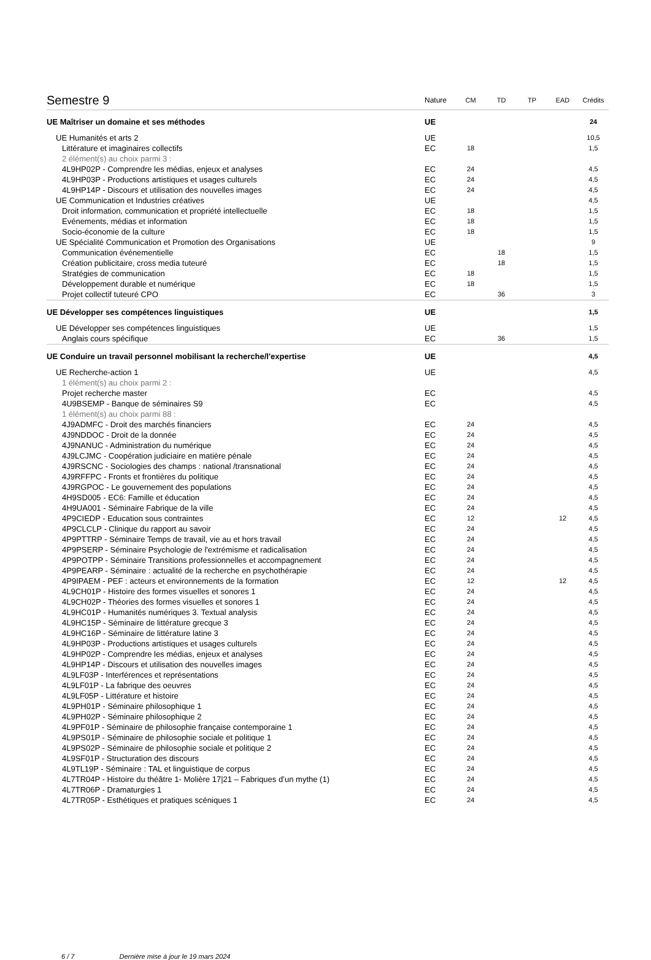| Semestre 9 | Nature | CM | TD | TP | EAD | Crédits |
| --- | --- | --- | --- | --- | --- | --- |
| UE Maîtriser un domaine et ses méthodes | UE | | | | | 24 |
| UE Humanités et arts 2 | UE | | | | | 10,5 |
| Littérature et imaginaires collectifs | EC | 18 | | | | 1,5 |
| 2 élément(s) au choix parmi 3 : | | | | | | |
| 4L9HP02P - Comprendre les médias, enjeux et analyses | EC | 24 | | | | 4,5 |
| 4L9HP03P - Productions artistiques et usages culturels | EC | 24 | | | | 4,5 |
| 4L9HP14P - Discours et utilisation des nouvelles images | EC | 24 | | | | 4,5 |
| UE Communication et Industries créatives | UE | | | | | 4,5 |
| Droit information, communication et propriété intellectuelle | EC | 18 | | | | 1,5 |
| Evénements, médias et information | EC | 18 | | | | 1,5 |
| Socio-économie de la culture | EC | 18 | | | | 1,5 |
| UE Spécialité Communication et Promotion des Organisations | UE | | | | | 9 |
| Communication événementielle | EC | | 18 | | | 1,5 |
| Création publicitaire, cross media tuteuré | EC | | 18 | | | 1,5 |
| Stratégies de communication | EC | 18 | | | | 1,5 |
| Développement durable et numérique | EC | 18 | | | | 1,5 |
| Projet collectif tuteuré CPO | EC | | 36 | | | 3 |
| UE Développer ses compétences linguistiques | UE | | | | | 1,5 |
| UE Développer ses compétences linguistiques | UE | | | | | 1,5 |
| Anglais cours spécifique | EC | | 36 | | | 1,5 |
| UE Conduire un travail personnel mobilisant la recherche/l'expertise | UE | | | | | 4,5 |
| UE Recherche-action 1 | UE | | | | | 4,5 |
| 1 élément(s) au choix parmi 2 : | | | | | | |
| Projet recherche master | EC | | | | | 4,5 |
| 4U9BSEMP - Banque de séminaires S9 | EC | | | | | 4,5 |
| 1 élément(s) au choix parmi 88 : | | | | | | |
| 4J9ADMFC - Droit des marchés financiers | EC | 24 | | | | 4,5 |
| 4J9NDDOC - Droit de la donnée | EC | 24 | | | | 4,5 |
| 4J9NANUC - Administration du numérique | EC | 24 | | | | 4,5 |
| 4J9LCJMC - Coopération judiciaire en matière pénale | EC | 24 | | | | 4,5 |
| 4J9RSCNC - Sociologies des champs : national /transnational | EC | 24 | | | | 4,5 |
| 4J9RFFPC - Fronts et frontières du politique | EC | 24 | | | | 4,5 |
| 4J9RGPOC - Le gouvernement des populations | EC | 24 | | | | 4,5 |
| 4H9SD005 - EC6: Famille et éducation | EC | 24 | | | | 4,5 |
| 4H9UA001 - Séminaire Fabrique de la ville | EC | 24 | | | | 4,5 |
| 4P9CIEDP - Education sous contraintes | EC | 12 | | | 12 | 4,5 |
| 4P9CLCLP - Clinique du rapport au savoir | EC | 24 | | | | 4,5 |
| 4P9PTTRP - Séminaire Temps de travail, vie au et hors travail | EC | 24 | | | | 4,5 |
| 4P9PSERP - Séminaire Psychologie de l'extrémisme et radicalisation | EC | 24 | | | | 4,5 |
| 4P9POTPP - Séminaire Transitions professionnelles et accompagnement | EC | 24 | | | | 4,5 |
| 4P9PEARP - Séminaire : actualité de la recherche en psychothérapie | EC | 24 | | | | 4,5 |
| 4P9IPAEM - PEF : acteurs et environnements de la formation | EC | 12 | | | 12 | 4,5 |
| 4L9CH01P - Histoire des formes visuelles et sonores 1 | EC | 24 | | | | 4,5 |
| 4L9CH02P - Théories des formes visuelles et sonores 1 | EC | 24 | | | | 4,5 |
| 4L9HC01P - Humanités numériques 3. Textual analysis | EC | 24 | | | | 4,5 |
| 4L9HC15P - Séminaire de littérature grecque 3 | EC | 24 | | | | 4,5 |
| 4L9HC16P - Séminaire de littérature latine 3 | EC | 24 | | | | 4,5 |
| 4L9HP03P - Productions artistiques et usages culturels | EC | 24 | | | | 4,5 |
| 4L9HP02P - Comprendre les médias, enjeux et analyses | EC | 24 | | | | 4,5 |
| 4L9HP14P - Discours et utilisation des nouvelles images | EC | 24 | | | | 4,5 |
| 4L9LF03P - Interférences et représentations | EC | 24 | | | | 4,5 |
| 4L9LF01P - La fabrique des oeuvres | EC | 24 | | | | 4,5 |
| 4L9LF05P - Littérature et histoire | EC | 24 | | | | 4,5 |
| 4L9PH01P - Séminaire philosophique 1 | EC | 24 | | | | 4,5 |
| 4L9PH02P - Séminaire philosophique 2 | EC | 24 | | | | 4,5 |
| 4L9PF01P - Séminaire de philosophie française contemporaine 1 | EC | 24 | | | | 4,5 |
| 4L9PS01P - Séminaire de philosophie sociale et politique 1 | EC | 24 | | | | 4,5 |
| 4L9PS02P - Séminaire de philosophie sociale et politique 2 | EC | 24 | | | | 4,5 |
| 4L9SF01P - Structuration des discours | EC | 24 | | | | 4,5 |
| 4L9TL19P - Séminaire : TAL et linguistique de corpus | EC | 24 | | | | 4,5 |
| 4L7TR04P - Histoire du théâtre 1- Molière 17/21 – Fabriques d’un mythe (1) | EC | 24 | | | | 4,5 |
| 4L7TR06P - Dramaturgies 1 | EC | 24 | | | | 4,5 |
| 4L7TR05P - Esthétiques et pratiques scéniques 1 | EC | 24 | | | | 4,5 |
6 / 7 Dernière mise à jour le 19 mars 2024